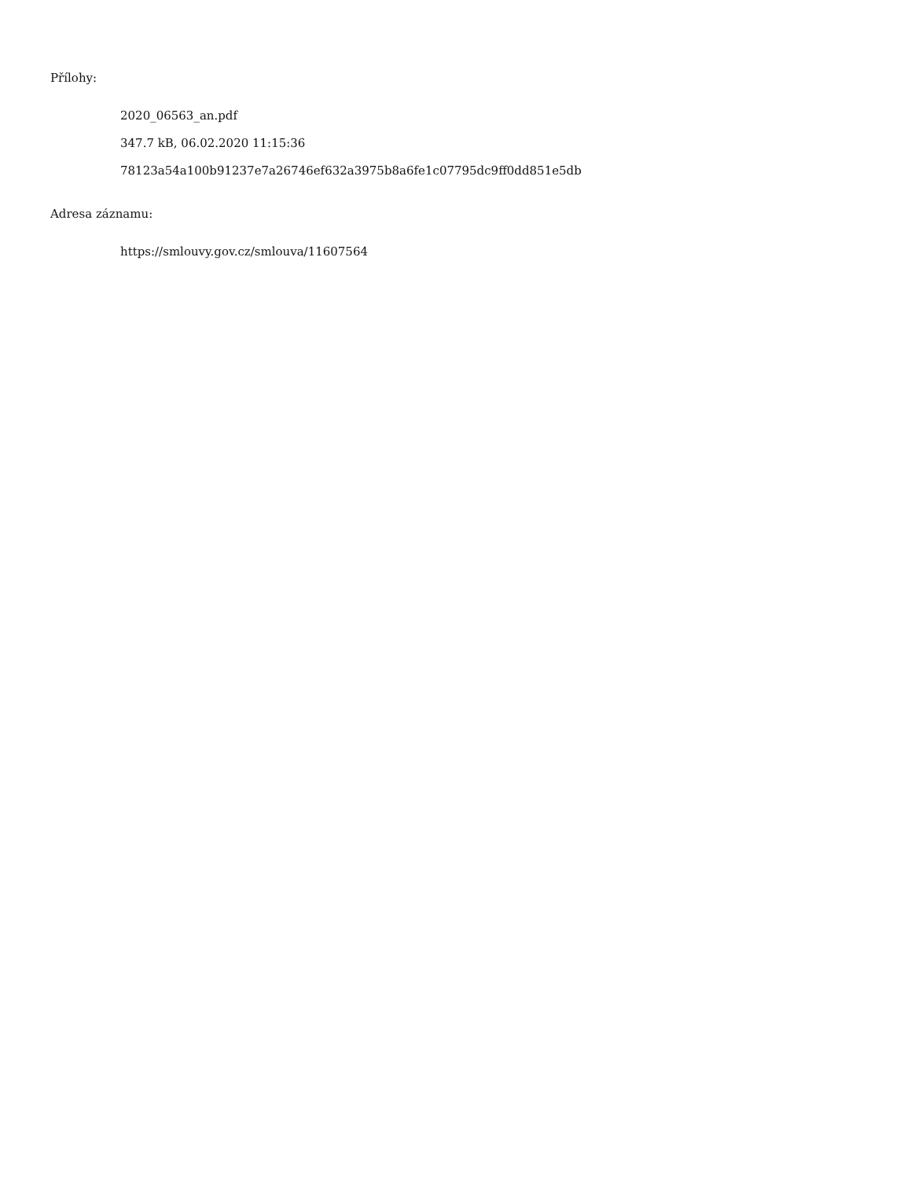Přílohy:
2020_06563_an.pdf
347.7 kB, 06.02.2020 11:15:36
78123a54a100b91237e7a26746ef632a3975b8a6fe1c07795dc9ff0dd851e5db
Adresa záznamu:
https://smlouvy.gov.cz/smlouva/11607564